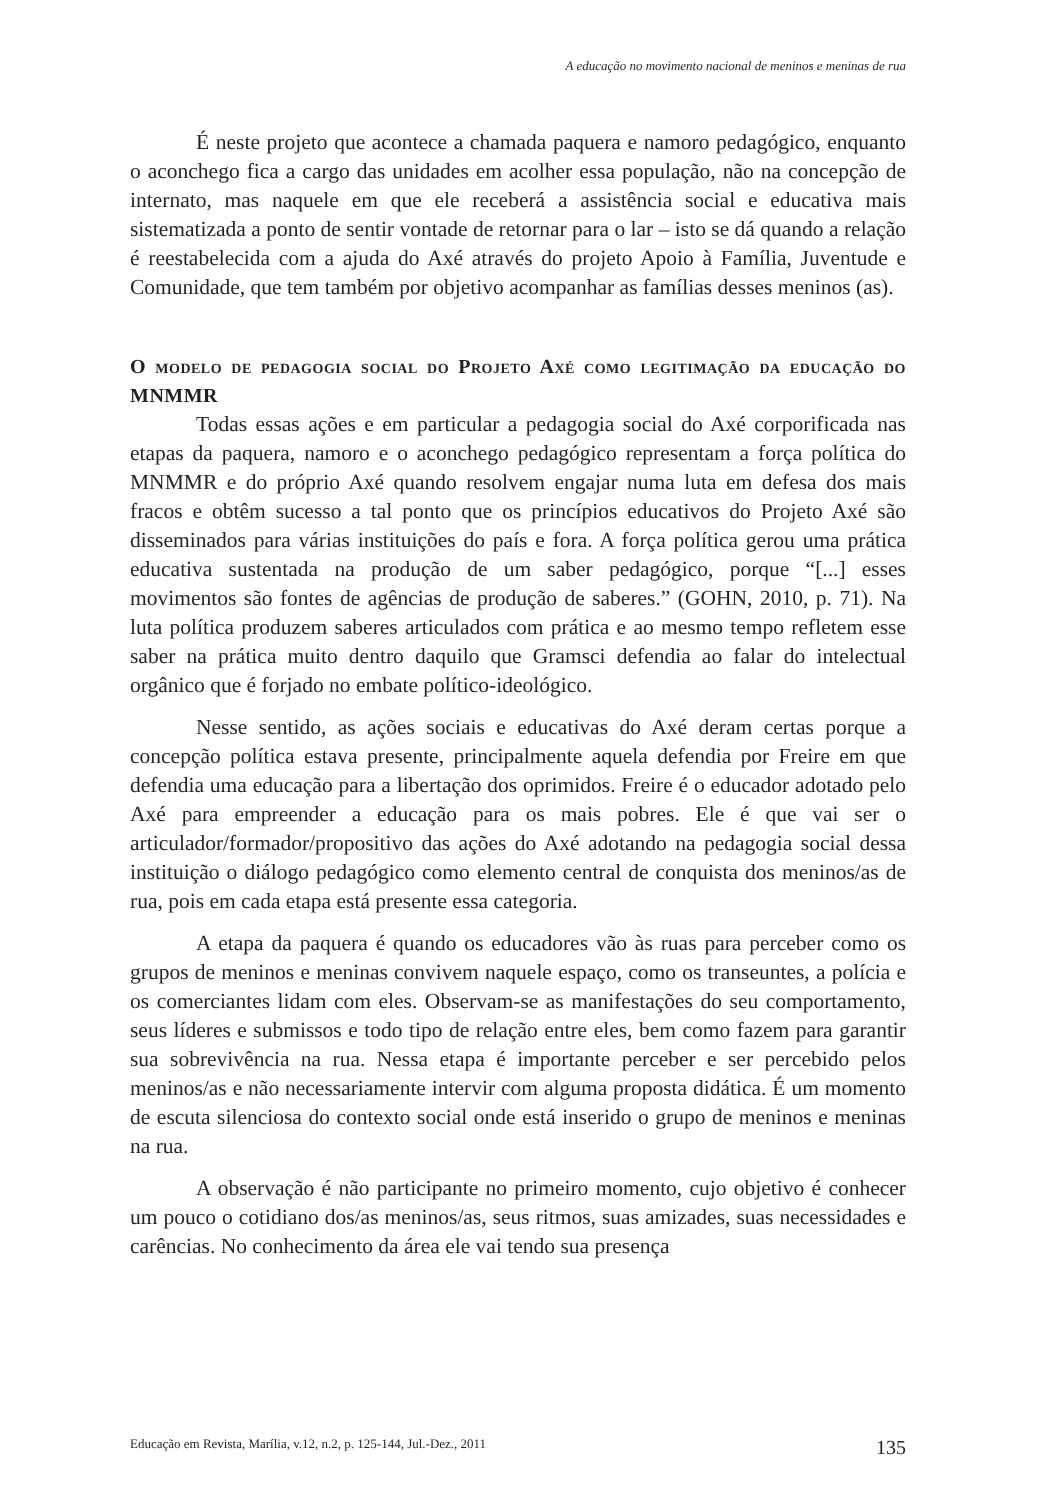A educação no movimento nacional de meninos e meninas de rua
É neste projeto que acontece a chamada paquera e namoro pedagógico, enquanto o aconchego fica a cargo das unidades em acolher essa população, não na concepção de internato, mas naquele em que ele receberá a assistência social e educativa mais sistematizada a ponto de sentir vontade de retornar para o lar – isto se dá quando a relação é reestabelecida com a ajuda do Axé através do projeto Apoio à Família, Juventude e Comunidade, que tem também por objetivo acompanhar as famílias desses meninos (as).
O modelo de pedagogia social do Projeto Axé como legitimação da educação do MNMMR
Todas essas ações e em particular a pedagogia social do Axé corporificada nas etapas da paquera, namoro e o aconchego pedagógico representam a força política do MNMMR e do próprio Axé quando resolvem engajar numa luta em defesa dos mais fracos e obtêm sucesso a tal ponto que os princípios educativos do Projeto Axé são disseminados para várias instituições do país e fora. A força política gerou uma prática educativa sustentada na produção de um saber pedagógico, porque “[...] esses movimentos são fontes de agências de produção de saberes.” (GOHN, 2010, p. 71). Na luta política produzem saberes articulados com prática e ao mesmo tempo refletem esse saber na prática muito dentro daquilo que Gramsci defendia ao falar do intelectual orgânico que é forjado no embate político-ideológico.
Nesse sentido, as ações sociais e educativas do Axé deram certas porque a concepção política estava presente, principalmente aquela defendia por Freire em que defendia uma educação para a libertação dos oprimidos. Freire é o educador adotado pelo Axé para empreender a educação para os mais pobres. Ele é que vai ser o articulador/formador/propositivo das ações do Axé adotando na pedagogia social dessa instituição o diálogo pedagógico como elemento central de conquista dos meninos/as de rua, pois em cada etapa está presente essa categoria.
A etapa da paquera é quando os educadores vão às ruas para perceber como os grupos de meninos e meninas convivem naquele espaço, como os transeuntes, a polícia e os comerciantes lidam com eles. Observam-se as manifestações do seu comportamento, seus líderes e submissos e todo tipo de relação entre eles, bem como fazem para garantir sua sobrevivência na rua. Nessa etapa é importante perceber e ser percebido pelos meninos/as e não necessariamente intervir com alguma proposta didática. É um momento de escuta silenciosa do contexto social onde está inserido o grupo de meninos e meninas na rua.
A observação é não participante no primeiro momento, cujo objetivo é conhecer um pouco o cotidiano dos/as meninos/as, seus ritmos, suas amizades, suas necessidades e carências. No conhecimento da área ele vai tendo sua presença
Educação em Revista, Marília, v.12, n.2, p. 125-144, Jul.-Dez., 2011 135